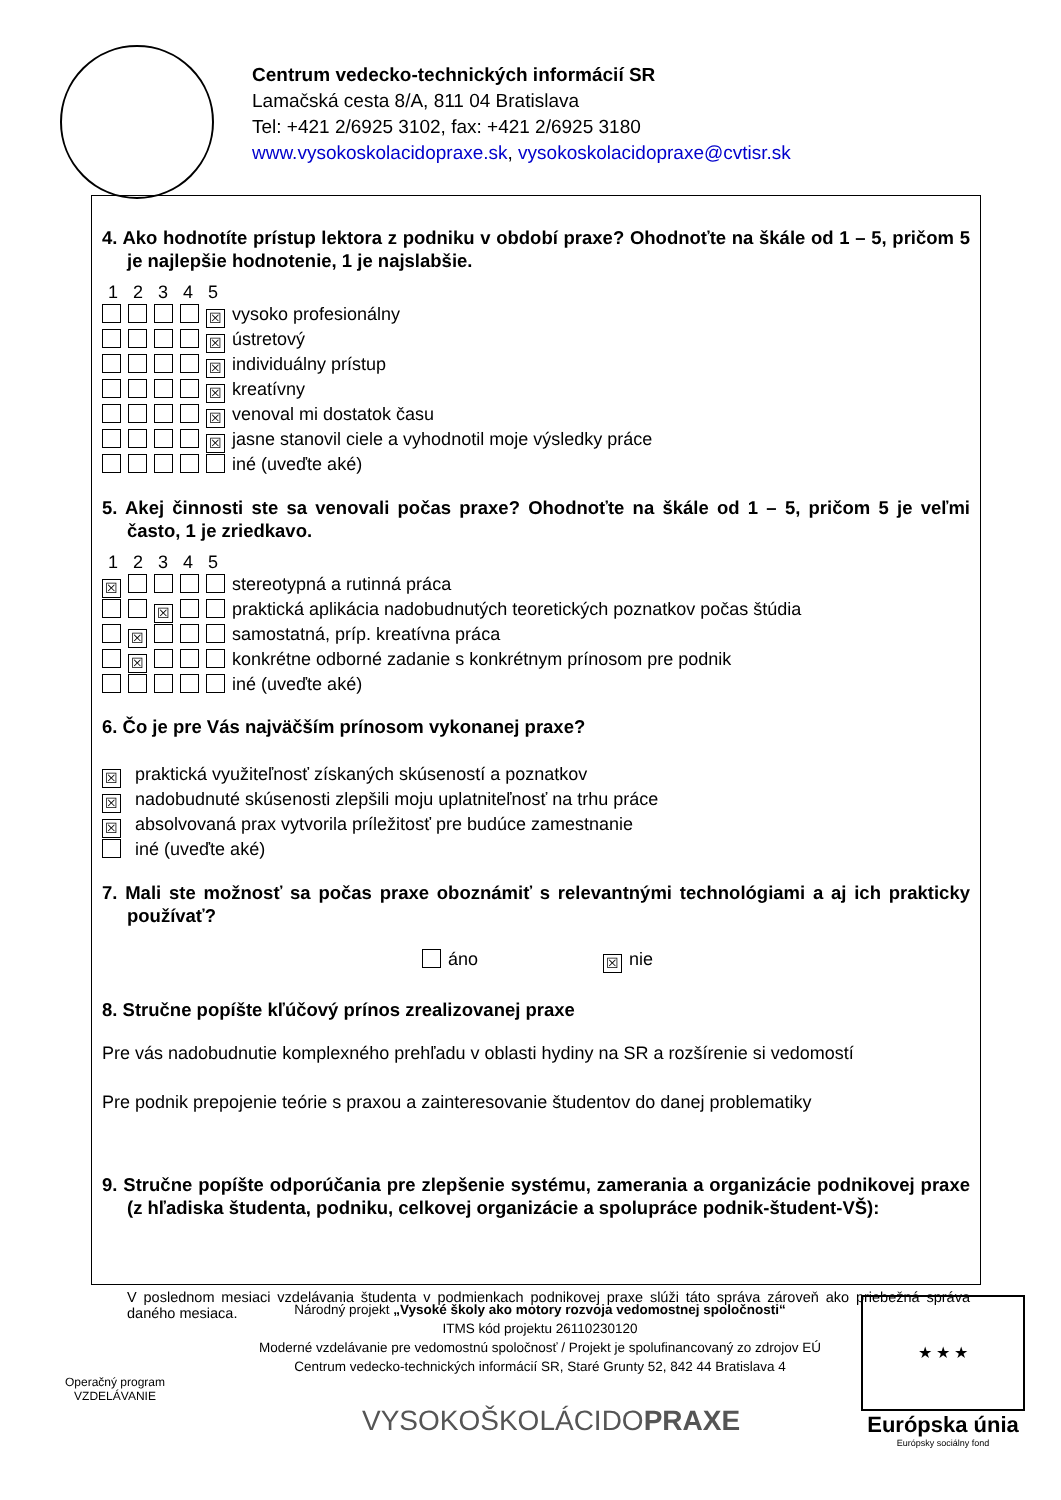Centrum vedecko-technických informácií SR
Lamačská cesta 8/A, 811 04 Bratislava
Tel: +421 2/6925 3102, fax: +421 2/6925 3180
www.vysokoskolacidopraxe.sk, vysokoskolacidopraxe@cvtisr.sk
4. Ako hodnotíte prístup lektora z podniku v období praxe? Ohodnoťte na škále od 1 – 5, pričom 5 je najlepšie hodnotenie, 1 je najslabšie.
1 2 3 4 5
☒ vysoko profesionálny
☒ ústretový
☒ individuálny prístup
☒ kreatívny
☒ venoval mi dostatok času
☒ jasne stanovil ciele a vyhodnotil moje výsledky práce
iné (uveďte aké)
5. Akej činnosti ste sa venovali počas praxe? Ohodnoťte na škále od 1 – 5, pričom 5 je veľmi často, 1 je zriedkavo.
1 2 3 4 5
☒ stereotypná a rutinná práca
☒ praktická aplikácia nadobudnutých teoretických poznatkov počas štúdia
☒ samostatná, príp. kreatívna práca
☒ konkrétne odborné zadanie s konkrétnym prínosom pre podnik
iné (uveďte aké)
6. Čo je pre Vás najväčším prínosom vykonanej praxe?
☒ praktická využiteľnosť získaných skúseností a poznatkov
☒ nadobudnuté skúsenosti zlepšili moju uplatniteľnosť na trhu práce
☒ absolvovaná prax vytvorila príležitosť pre budúce zamestnanie
iné (uveďte aké)
7. Mali ste možnosť sa počas praxe oboznámiť s relevantnými technológiami a aj ich prakticky používať?
áno ☒ nie
8. Stručne popíšte kľúčový prínos zrealizovanej praxe
Pre vás nadobudnutie komplexného prehľadu v oblasti hydiny na SR a rozšírenie si vedomostí
Pre podnik prepojenie teórie s praxou a zainteresovanie študentov do danej problematiky
9. Stručne popíšte odporúčania pre zlepšenie systému, zamerania a organizácie podnikovej praxe (z hľadiska študenta, podniku, celkovej organizácie a spolupráce podnik-študent-VŠ):
V poslednom mesiaci vzdelávania študenta v podmienkach podnikovej praxe slúži táto správa zároveň ako priebežná správa daného mesiaca.
Operačný program
VZDELÁVANIE
Národný projekt „Vysoké školy ako motory rozvoja vedomostnej spoločnosti“
ITMS kód projektu 26110230120
Moderné vzdelávanie pre vedomostnú spoločnosť / Projekt je spolufinancovaný zo zdrojov EÚ
Centrum vedecko-technických informácií SR, Staré Grunty 52, 842 44 Bratislava 4
VYSOKOŠKOLÁCIDOPRAXE
★ ★ ★
Európska únia
Európsky sociálny fond